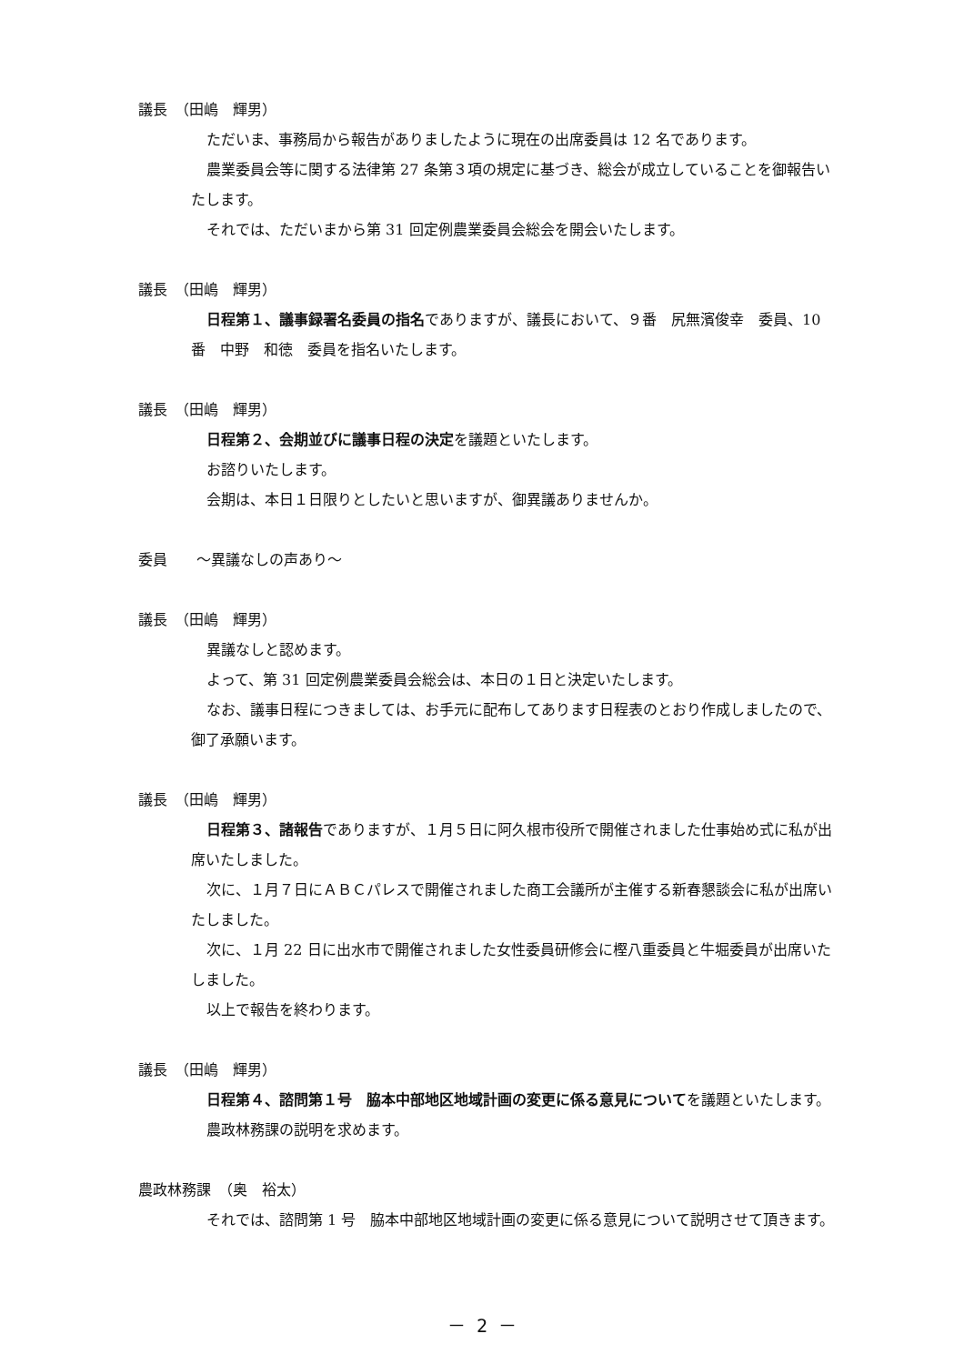議長　（田嶋　輝男）
ただいま、事務局から報告がありましたように現在の出席委員は 12 名であります。
農業委員会等に関する法律第 27 条第３項の規定に基づき、総会が成立していることを御報告いたします。
それでは、ただいまから第 31 回定例農業委員会総会を開会いたします。
議長　（田嶋　輝男）
日程第１、議事録署名委員の指名でありますが、議長において、９番　尻無濱俊幸　委員、10 番　中野　和徳　委員を指名いたします。
議長　（田嶋　輝男）
日程第２、会期並びに議事日程の決定を議題といたします。
お諮りいたします。
会期は、本日１日限りとしたいと思いますが、御異議ありませんか。
委員　　～異議なしの声あり～
議長　（田嶋　輝男）
異議なしと認めます。
よって、第 31 回定例農業委員会総会は、本日の１日と決定いたします。
なお、議事日程につきましては、お手元に配布してあります日程表のとおり作成しましたので、御了承願います。
議長　（田嶋　輝男）
日程第３、諸報告でありますが、１月５日に阿久根市役所で開催されました仕事始め式に私が出席いたしました。
次に、１月７日にＡＢＣパレスで開催されました商工会議所が主催する新春懇談会に私が出席いたしました。
次に、１月 22 日に出水市で開催されました女性委員研修会に樫八重委員と牛堀委員が出席いたしました。
以上で報告を終わります。
議長　（田嶋　輝男）
日程第４、諮問第１号　脇本中部地区地域計画の変更に係る意見についてを議題といたします。
農政林務課の説明を求めます。
農政林務課　（奥　裕太）
それでは、諮問第 1 号　脇本中部地区地域計画の変更に係る意見について説明させて頂きます。
－ 2 －